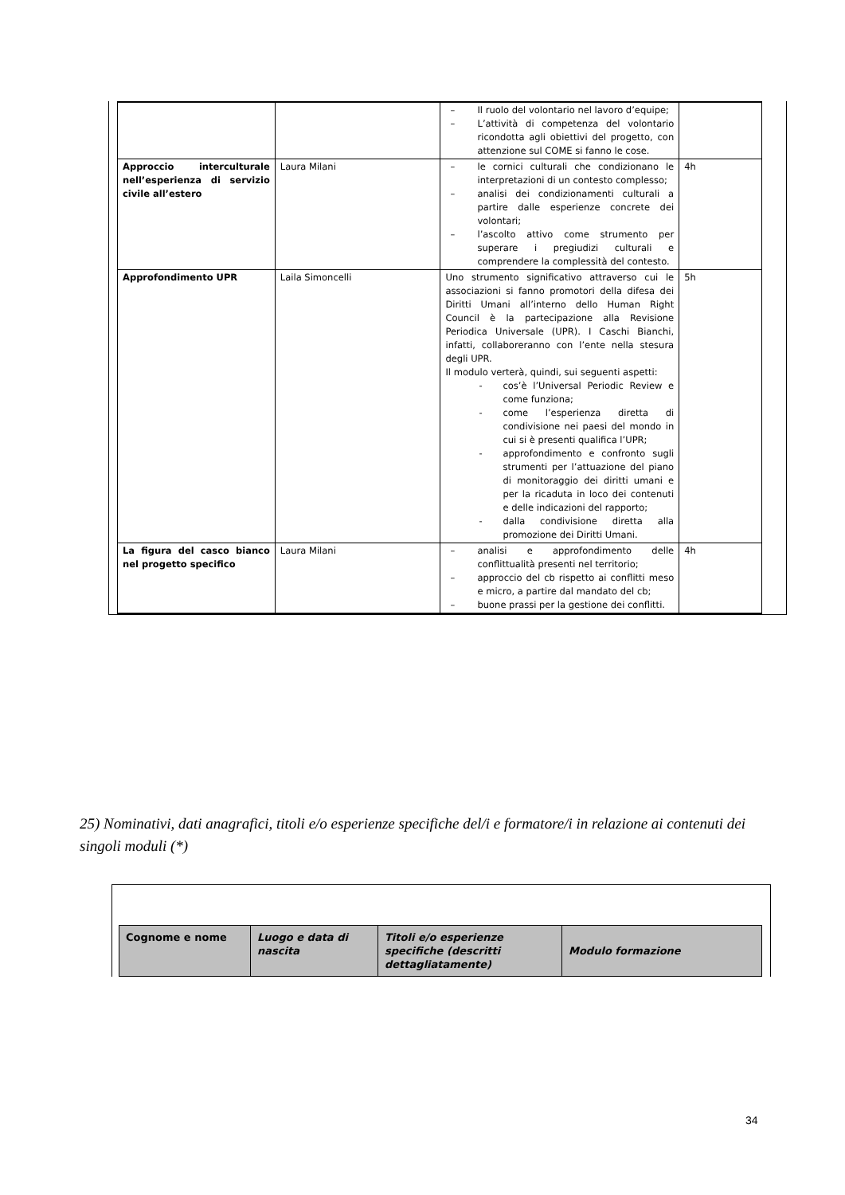| | | – Il ruolo del volontario nel lavoro d’equipe; – L’attività di competenza del volontario ricondotta agli obiettivi del progetto, con attenzione sul COME si fanno le cose. | |
| Approccio interculturale nell’esperienza di servizio civile all’estero | Laura Milani | – le cornici culturali che condizionano le interpretazioni di un contesto complesso; – analisi dei condizionamenti culturali a partire dalle esperienze concrete dei volontari; – l’ascolto attivo come strumento per superare i pregiudizi culturali e comprendere la complessità del contesto. | 4h |
| Approfondimento UPR | Laila Simoncelli | Uno strumento significativo attraverso cui le associazioni si fanno promotori della difesa dei Diritti Umani all’interno dello Human Right Council è la partecipazione alla Revisione Periodica Universale (UPR). I Caschi Bianchi, infatti, collaboreranno con l’ente nella stesura degli UPR. Il modulo verterà, quindi, sui seguenti aspetti: - cos’è l’Universal Periodic Review e come funziona; - come l’esperienza diretta di condivisione nei paesi del mondo in cui si è presenti qualifica l’UPR; - approfondimento e confronto sugli strumenti per l’attuazione del piano di monitoraggio dei diritti umani e per la ricaduta in loco dei contenuti e delle indicazioni del rapporto; - dalla condivisione diretta alla promozione dei Diritti Umani. | 5h |
| La figura del casco bianco nel progetto specifico | Laura Milani | – analisi e approfondimento delle conflittualità presenti nel territorio; – approccio del cb rispetto ai conflitti meso e micro, a partire dal mandato del cb; – buone prassi per la gestione dei conflitti. | 4h |
25) Nominativi, dati anagrafici, titoli e/o esperienze specifiche del/i e formatore/i in relazione ai contenuti dei singoli moduli (*)
| Cognome e nome | Luogo e data di nascita | Titoli e/o esperienze specifiche (descritti dettagliatamente) | Modulo formazione |
34